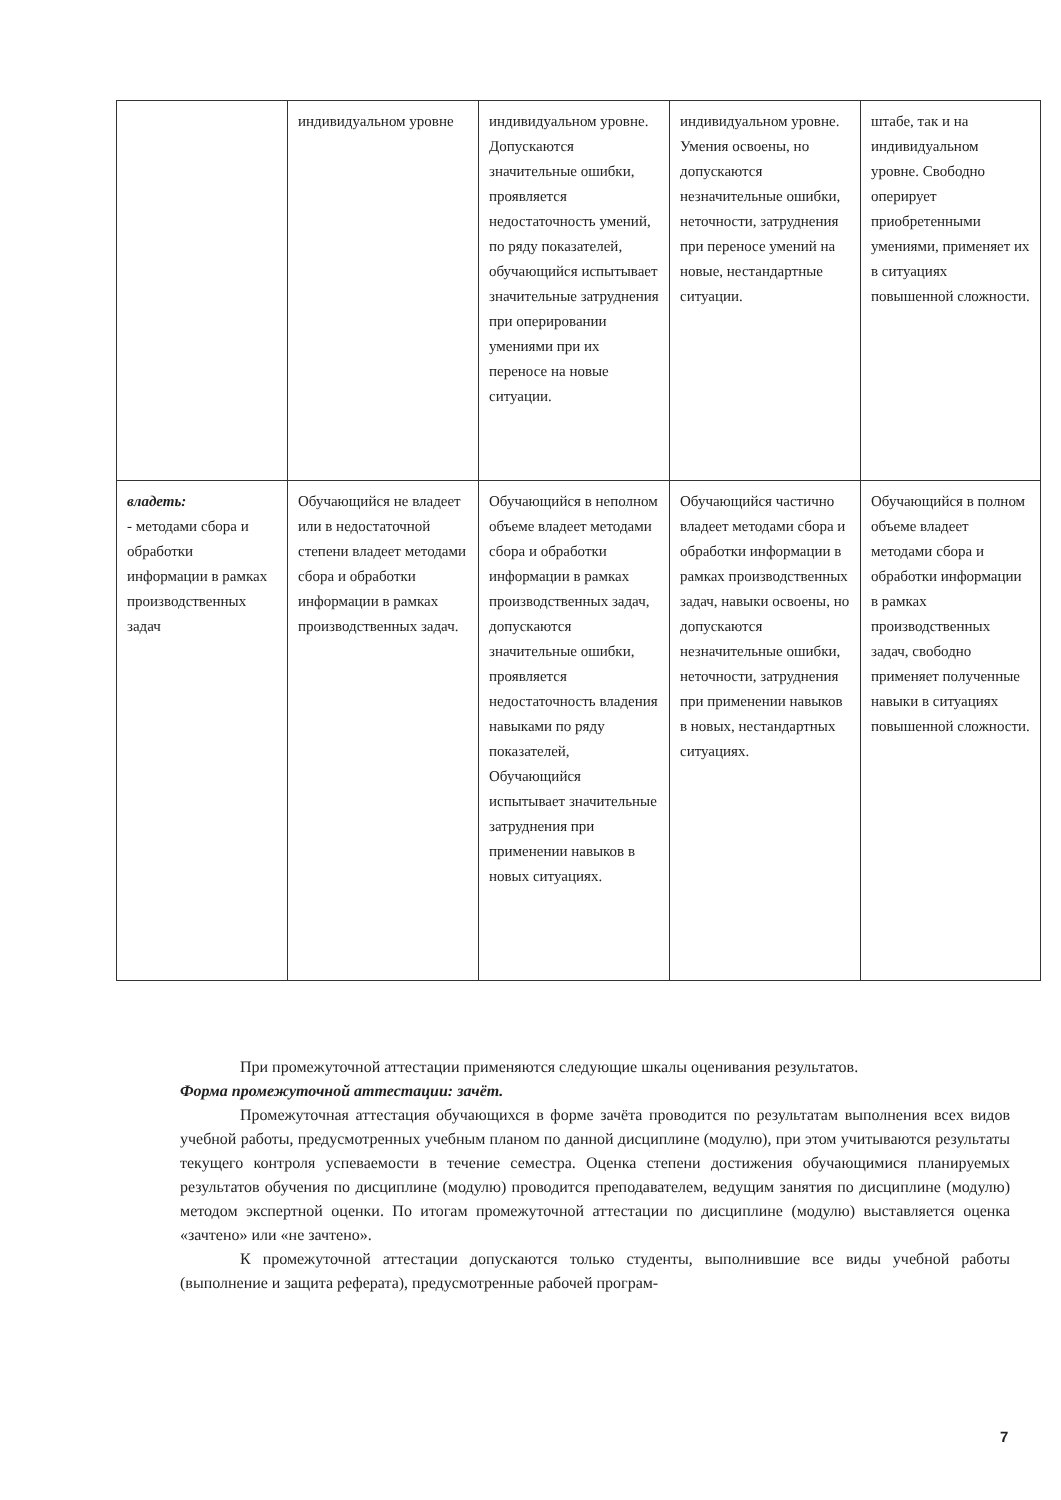| | индивидуальном уровне | индивидуальном уровне. Допускаются значительные ошибки, проявляется недостаточность умений, по ряду показателей, обучающийся испытывает значительные затруднения при оперировании умениями при их переносе на новые ситуации. | индивидуальном уровне. Умения освоены, но допускаются незначительные ошибки, неточности, затруднения при переносе умений на новые, нестандартные ситуации. | штабе, так и на индивидуальном уровне. Свободно оперирует приобретенными умениями, применяет их в ситуациях повышенной сложности. |
| владеть: - методами сбора и обработки информации в рамках производственных задач | Обучающийся не владеет или в недостаточной степени владеет методами сбора и обработки информации в рамках производственных задач. | Обучающийся в неполном объеме владеет методами сбора и обработки информации в рамках производственных задач, допускаются значительные ошибки, проявляется недостаточность владения навыками по ряду показателей, Обучающийся испытывает значительные затруднения при применении навыков в новых ситуациях. | Обучающийся частично владеет методами сбора и обработки информации в рамках производственных задач, навыки освоены, но допускаются незначительные ошибки, неточности, затруднения при применении навыков в новых, нестандартных ситуациях. | Обучающийся в полном объеме владеет методами сбора и обработки информации в рамках производственных задач, свободно применяет полученные навыки в ситуациях повышенной сложности. |
При промежуточной аттестации применяются следующие шкалы оценивания результатов.
Форма промежуточной аттестации: зачёт.
Промежуточная аттестация обучающихся в форме зачёта проводится по результатам выполнения всех видов учебной работы, предусмотренных учебным планом по данной дисциплине (модулю), при этом учитываются результаты текущего контроля успеваемости в течение семестра. Оценка степени достижения обучающимися планируемых результатов обучения по дисциплине (модулю) проводится преподавателем, ведущим занятия по дисциплине (модулю) методом экспертной оценки. По итогам промежуточной аттестации по дисциплине (модулю) выставляется оценка «зачтено» или «не зачтено».
К промежуточной аттестации допускаются только студенты, выполнившие все виды учебной работы (выполнение и защита реферата), предусмотренные рабочей програм-
7